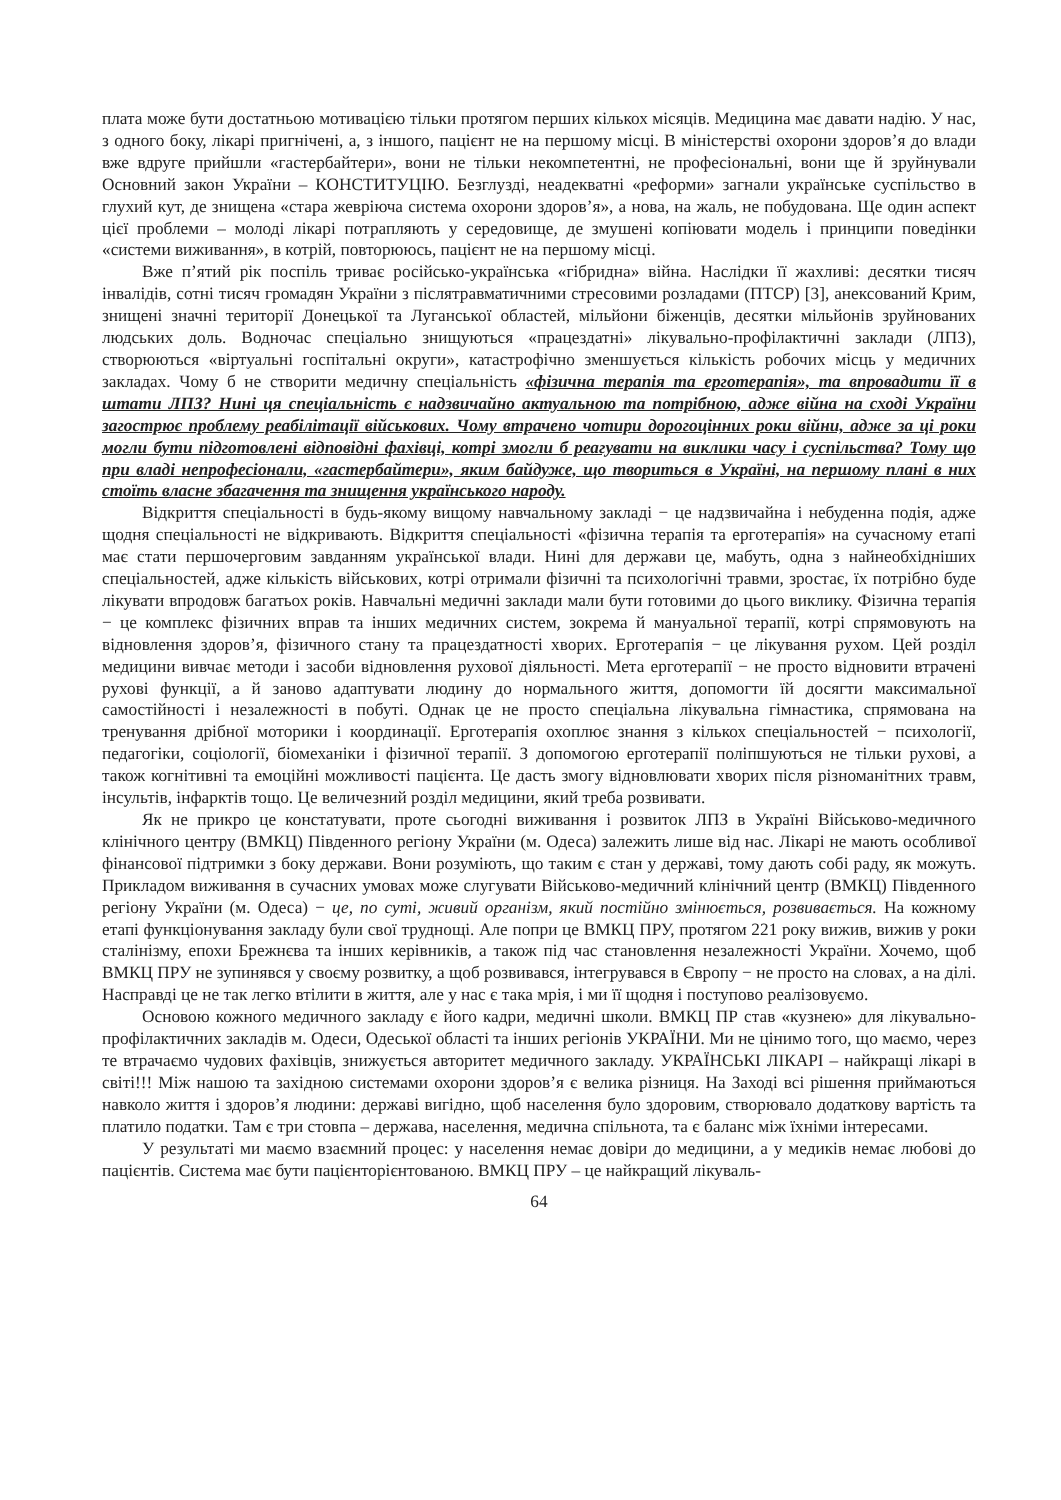плата може бути достатньою мотивацією тільки протягом перших кількох місяців. Медицина має давати надію. У нас, з одного боку, лікарі пригнічені, а, з іншого, пацієнт не на першому місці. В міністерстві охорони здоров’я до влади вже вдруге прийшли «гастербайтери», вони не тільки некомпетентні, не професіональні, вони ще й зруйнували Основний закон України – КОНСТИТУЦІЮ. Безглузді, неадекватні «реформи» загнали українське суспільство в глухий кут, де знищена «стара жевріюча система охорони здоров’я», а нова, на жаль, не побудована. Ще один аспект цієї проблеми – молоді лікарі потрапляють у середовище, де змушені копіювати модель і принципи поведінки «системи виживання», в котрій, повторююсь, пацієнт не на першому місці.
Вже п’ятий рік поспіль триває російсько-українська «гібридна» війна. Наслідки її жахливі: десятки тисяч інвалідів, сотні тисяч громадян України з післятравматичними стресовими розладами (ПТСР) [3], анексований Крим, знищені значні території Донецької та Луганської областей, мільйони біженців, десятки мільйонів зруйнованих людських доль. Водночас спеціально знищуються «працездатні» лікувально-профілактичні заклади (ЛПЗ), створюються «віртуальні госпітальні округи», катастрофічно зменшується кількість робочих місць у медичних закладах. Чому б не створити медичну спеціальність «фізична терапія та ерготерапія», та впровадити її в штати ЛПЗ? Нині ця спеціальність є надзвичайно актуальною та потрібною, адже війна на сході України загострює проблему реабілітації військових. Чому втрачено чотири дорогоцінних роки війни, адже за ці роки могли бути підготовлені відповідні фахівці, котрі змогли б реагувати на виклики часу і суспільства? Тому що при владі непрофесіонали, «гастербайтери», яким байдуже, що твориться в Україні, на першому плані в них стоїть власне збагачення та знищення українського народу.
Відкриття спеціальності в будь-якому вищому навчальному закладі − це надзвичайна і небуденна подія, адже щодня спеціальності не відкривають. Відкриття спеціальності «фізична терапія та ерготерапія» на сучасному етапі має стати першочерговим завданням української влади. Нині для держави це, мабуть, одна з найнеобхідніших спеціальностей, адже кількість військових, котрі отримали фізичні та психологічні травми, зростає, їх потрібно буде лікувати впродовж багатьох років. Навчальні медичні заклади мали бути готовими до цього виклику. Фізична терапія − це комплекс фізичних вправ та інших медичних систем, зокрема й мануальної терапії, котрі спрямовують на відновлення здоров’я, фізичного стану та працездатності хворих. Ерготерапія − це лікування рухом. Цей розділ медицини вивчає методи і засоби відновлення рухової діяльності. Мета ерготерапії − не просто відновити втрачені рухові функції, а й заново адаптувати людину до нормального життя, допомогти їй досягти максимальної самостійності і незалежності в побуті. Однак це не просто спеціальна лікувальна гімнастика, спрямована на тренування дрібної моторики і координації. Ерготерапія охоплює знання з кількох спеціальностей − психології, педагогіки, соціології, біомеханіки і фізичної терапії. З допомогою ерготерапії поліпшуються не тільки рухові, а також когнітивні та емоційні можливості пацієнта. Це дасть змогу відновлювати хворих після різноманітних травм, інсультів, інфарктів тощо. Це величезний розділ медицини, який треба розвивати.
Як не прикро це констатувати, проте сьогодні виживання і розвиток ЛПЗ в Україні Військово-медичного клінічного центру (ВМКЦ) Південного регіону України (м. Одеса) залежить лише від нас. Лікарі не мають особливої фінансової підтримки з боку держави. Вони розуміють, що таким є стан у державі, тому дають собі раду, як можуть. Прикладом виживання в сучасних умовах може слугувати Військово-медичний клінічний центр (ВМКЦ) Південного регіону України (м. Одеса) − це, по суті, живий організм, який постійно змінюється, розвивається. На кожному етапі функціонування закладу були свої труднощі. Але попри це ВМКЦ ПРУ, протягом 221 року вижив, вижив у роки сталінізму, епохи Брежнєва та інших керівників, а також під час становлення незалежності України. Хочемо, щоб ВМКЦ ПРУ не зупинявся у своєму розвитку, а щоб розвивався, інтегрувався в Європу − не просто на словах, а на ділі. Насправді це не так легко втілити в життя, але у нас є така мрія, і ми її щодня і поступово реалізовуємо.
Основою кожного медичного закладу є його кадри, медичні школи. ВМКЦ ПР став «кузнею» для лікувально-профілактичних закладів м. Одеси, Одеської області та інших регіонів УКРАЇНИ. Ми не цінимо того, що маємо, через те втрачаємо чудових фахівців, знижується авторитет медичного закладу. УКРАЇНСЬКІ ЛІКАРІ – найкращі лікарі в світі!!! Між нашою та західною системами охорони здоров’я є велика різниця. На Заході всі рішення приймаються навколо життя і здоров’я людини: державі вигідно, щоб населення було здоровим, створювало додаткову вартість та платило податки. Там є три стовпа – держава, населення, медична спільнота, та є баланс між їхніми інтересами.
У результаті ми маємо взаємний процес: у населення немає довіри до медицини, а у медиків немає любові до пацієнтів. Система має бути пацієнторієнтованою. ВМКЦ ПРУ – це найкращий лікуваль-
64